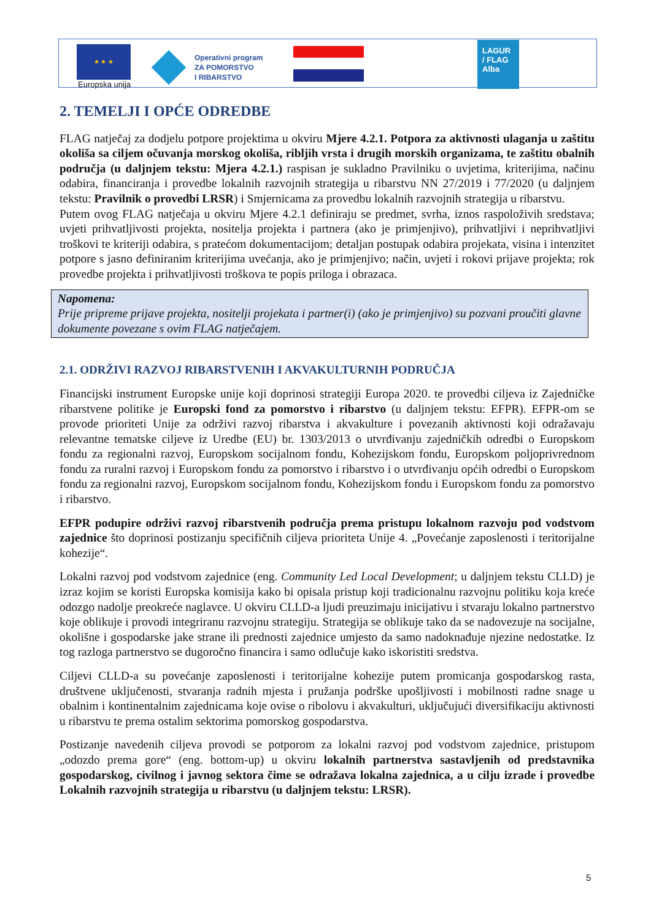★ ★ ★
Europska unija
Operativni program
ZA POMORSTVO
I RIBARSTVO
LAGUR
/ FLAG
Alba
2. TEMELJI I OPĆE ODREDBE
FLAG natječaj za dodjelu potpore projektima u okviru Mjere 4.2.1. Potpora za aktivnosti ulaganja u zaštitu okoliša sa ciljem očuvanja morskog okoliša, ribljih vrsta i drugih morskih organizama, te zaštitu obalnih područja (u daljnjem tekstu: Mjera 4.2.1.) raspisan je sukladno Pravilniku o uvjetima, kriterijima, načinu odabira, financiranja i provedbe lokalnih razvojnih strategija u ribarstvu NN 27/2019 i 77/2020 (u daljnjem tekstu: Pravilnik o provedbi LRSR) i Smjernicama za provedbu lokalnih razvojnih strategija u ribarstvu.
Putem ovog FLAG natječaja u okviru Mjere 4.2.1 definiraju se predmet, svrha, iznos raspoloživih sredstava; uvjeti prihvatljivosti projekta, nositelja projekta i partnera (ako je primjenjivo), prihvatljivi i neprihvatljivi troškovi te kriteriji odabira, s pratećom dokumentacijom; detaljan postupak odabira projekata, visina i intenzitet potpore s jasno definiranim kriterijima uvećanja, ako je primjenjivo; način, uvjeti i rokovi prijave projekta; rok provedbe projekta i prihvatljivosti troškova te popis priloga i obrazaca.
Napomena:
Prije pripreme prijave projekta, nositelji projekata i partner(i) (ako je primjenjivo) su pozvani proučiti glavne dokumente povezane s ovim FLAG natječajem.
2.1. ODRŽIVI RAZVOJ RIBARSTVENIH I AKVAKULTURNIH PODRUČJA
Financijski instrument Europske unije koji doprinosi strategiji Europa 2020. te provedbi ciljeva iz Zajedničke ribarstvene politike je Europski fond za pomorstvo i ribarstvo (u daljnjem tekstu: EFPR). EFPR-om se provode prioriteti Unije za održivi razvoj ribarstva i akvakulture i povezanih aktivnosti koji odražavaju relevantne tematske ciljeve iz Uredbe (EU) br. 1303/2013 o utvrđivanju zajedničkih odredbi o Europskom fondu za regionalni razvoj, Europskom socijalnom fondu, Kohezijskom fondu, Europskom poljoprivrednom fondu za ruralni razvoj i Europskom fondu za pomorstvo i ribarstvo i o utvrđivanju općih odredbi o Europskom fondu za regionalni razvoj, Europskom socijalnom fondu, Kohezijskom fondu i Europskom fondu za pomorstvo i ribarstvo.
EFPR podupire održivi razvoj ribarstvenih područja prema pristupu lokalnom razvoju pod vodstvom zajednice što doprinosi postizanju specifičnih ciljeva prioriteta Unije 4. „Povećanje zaposlenosti i teritorijalne kohezije“.
Lokalni razvoj pod vodstvom zajednice (eng. Community Led Local Development; u daljnjem tekstu CLLD) je izraz kojim se koristi Europska komisija kako bi opisala pristup koji tradicionalnu razvojnu politiku koja kreće odozgo nadolje preokreće naglavce. U okviru CLLD-a ljudi preuzimaju inicijativu i stvaraju lokalno partnerstvo koje oblikuje i provodi integriranu razvojnu strategiju. Strategija se oblikuje tako da se nadovezuje na socijalne, okolišne i gospodarske jake strane ili prednosti zajednice umjesto da samo nadoknađuje njezine nedostatke. Iz tog razloga partnerstvo se dugoročno financira i samo odlučuje kako iskoristiti sredstva.
Ciljevi CLLD-a su povećanje zaposlenosti i teritorijalne kohezije putem promicanja gospodarskog rasta, društvene uključenosti, stvaranja radnih mjesta i pružanja podrške upošljivosti i mobilnosti radne snage u obalnim i kontinentalnim zajednicama koje ovise o ribolovu i akvakulturi, uključujući diversifikaciju aktivnosti u ribarstvu te prema ostalim sektorima pomorskog gospodarstva.
Postizanje navedenih ciljeva provodi se potporom za lokalni razvoj pod vodstvom zajednice, pristupom „odozdo prema gore“ (eng. bottom-up) u okviru lokalnih partnerstva sastavljenih od predstavnika gospodarskog, civilnog i javnog sektora čime se odražava lokalna zajednica, a u cilju izrade i provedbe Lokalnih razvojnih strategija u ribarstvu (u daljnjem tekstu: LRSR).
5